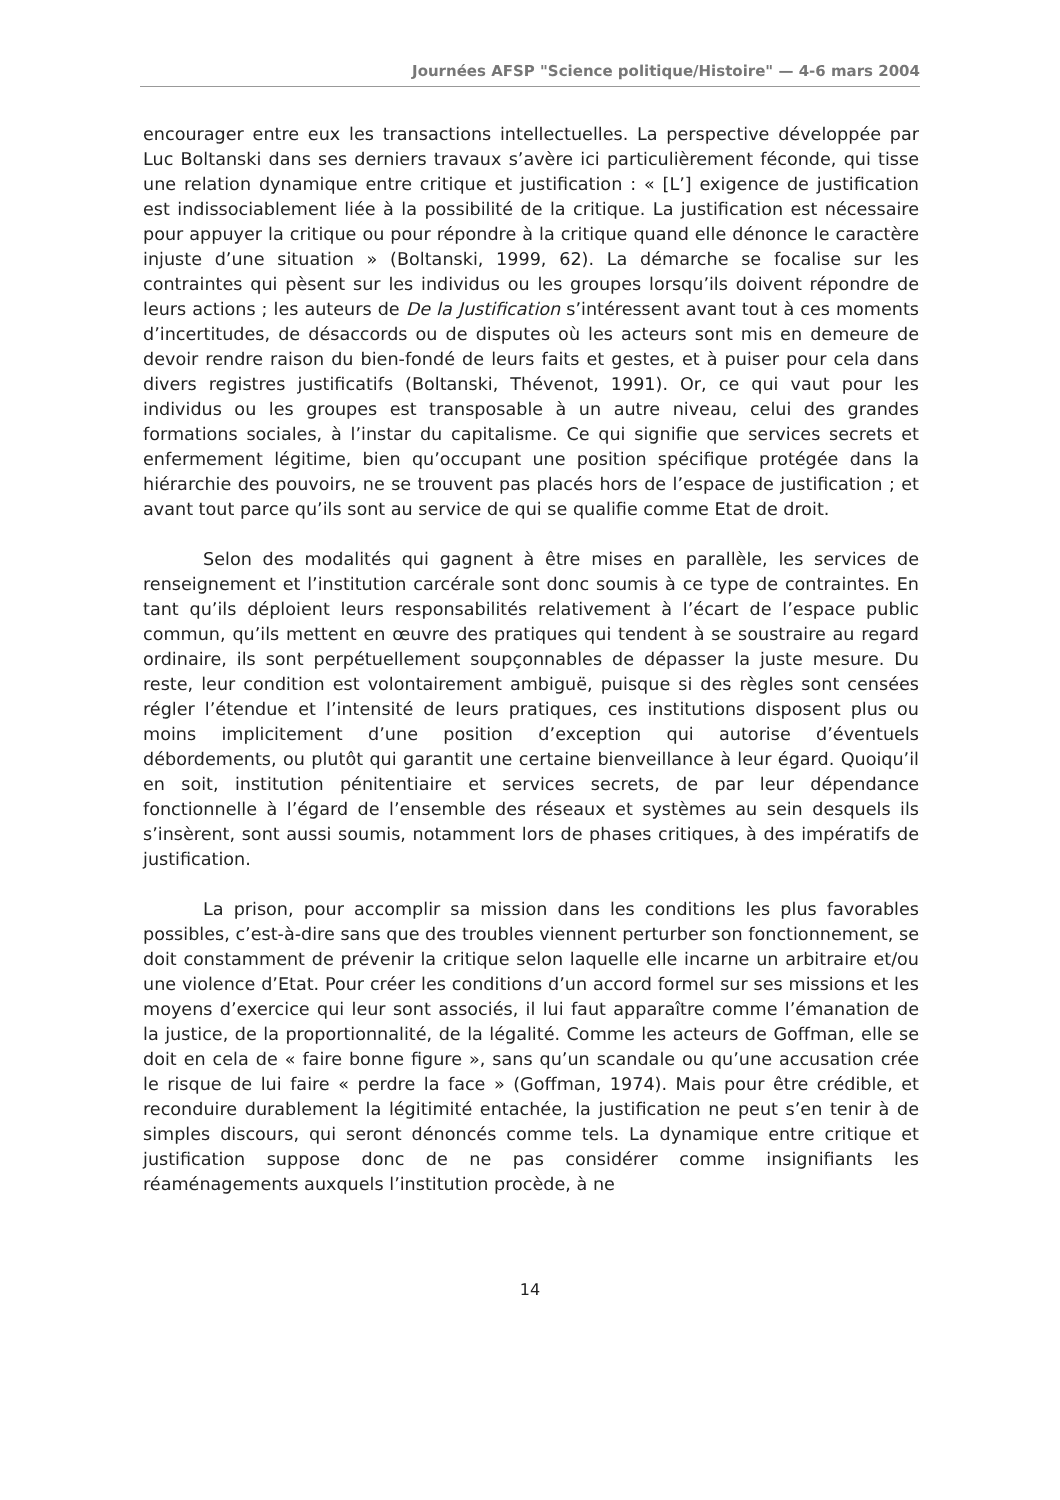Journées AFSP "Science politique/Histoire" — 4-6 mars 2004
encourager entre eux les transactions intellectuelles. La perspective développée par Luc Boltanski dans ses derniers travaux s’avère ici particulièrement féconde, qui tisse une relation dynamique entre critique et justification : « [L’] exigence de justification est indissociablement liée à la possibilité de la critique. La justification est nécessaire pour appuyer la critique ou pour répondre à la critique quand elle dénonce le caractère injuste d’une situation » (Boltanski, 1999, 62). La démarche se focalise sur les contraintes qui pèsent sur les individus ou les groupes lorsqu’ils doivent répondre de leurs actions ; les auteurs de De la Justification s’intéressent avant tout à ces moments d’incertitudes, de désaccords ou de disputes où les acteurs sont mis en demeure de devoir rendre raison du bien-fondé de leurs faits et gestes, et à puiser pour cela dans divers registres justificatifs (Boltanski, Thévenot, 1991). Or, ce qui vaut pour les individus ou les groupes est transposable à un autre niveau, celui des grandes formations sociales, à l’instar du capitalisme. Ce qui signifie que services secrets et enfermement légitime, bien qu’occupant une position spécifique protégée dans la hiérarchie des pouvoirs, ne se trouvent pas placés hors de l’espace de justification ; et avant tout parce qu’ils sont au service de qui se qualifie comme Etat de droit.
Selon des modalités qui gagnent à être mises en parallèle, les services de renseignement et l’institution carcérale sont donc soumis à ce type de contraintes. En tant qu’ils déploient leurs responsabilités relativement à l’écart de l’espace public commun, qu’ils mettent en œuvre des pratiques qui tendent à se soustraire au regard ordinaire, ils sont perpétuellement soupçonnables de dépasser la juste mesure. Du reste, leur condition est volontairement ambiguë, puisque si des règles sont censées régler l’étendue et l’intensité de leurs pratiques, ces institutions disposent plus ou moins implicitement d’une position d’exception qui autorise d’éventuels débordements, ou plutôt qui garantit une certaine bienveillance à leur égard. Quoiqu’il en soit, institution pénitentiaire et services secrets, de par leur dépendance fonctionnelle à l’égard de l’ensemble des réseaux et systèmes au sein desquels ils s’insèrent, sont aussi soumis, notamment lors de phases critiques, à des impératifs de justification.
La prison, pour accomplir sa mission dans les conditions les plus favorables possibles, c’est-à-dire sans que des troubles viennent perturber son fonctionnement, se doit constamment de prévenir la critique selon laquelle elle incarne un arbitraire et/ou une violence d’Etat. Pour créer les conditions d’un accord formel sur ses missions et les moyens d’exercice qui leur sont associés, il lui faut apparaître comme l’émanation de la justice, de la proportionnalité, de la légalité. Comme les acteurs de Goffman, elle se doit en cela de « faire bonne figure », sans qu’un scandale ou qu’une accusation crée le risque de lui faire « perdre la face » (Goffman, 1974). Mais pour être crédible, et reconduire durablement la légitimité entachée, la justification ne peut s’en tenir à de simples discours, qui seront dénoncés comme tels. La dynamique entre critique et justification suppose donc de ne pas considérer comme insignifiants les réaménagements auxquels l’institution procède, à ne
14